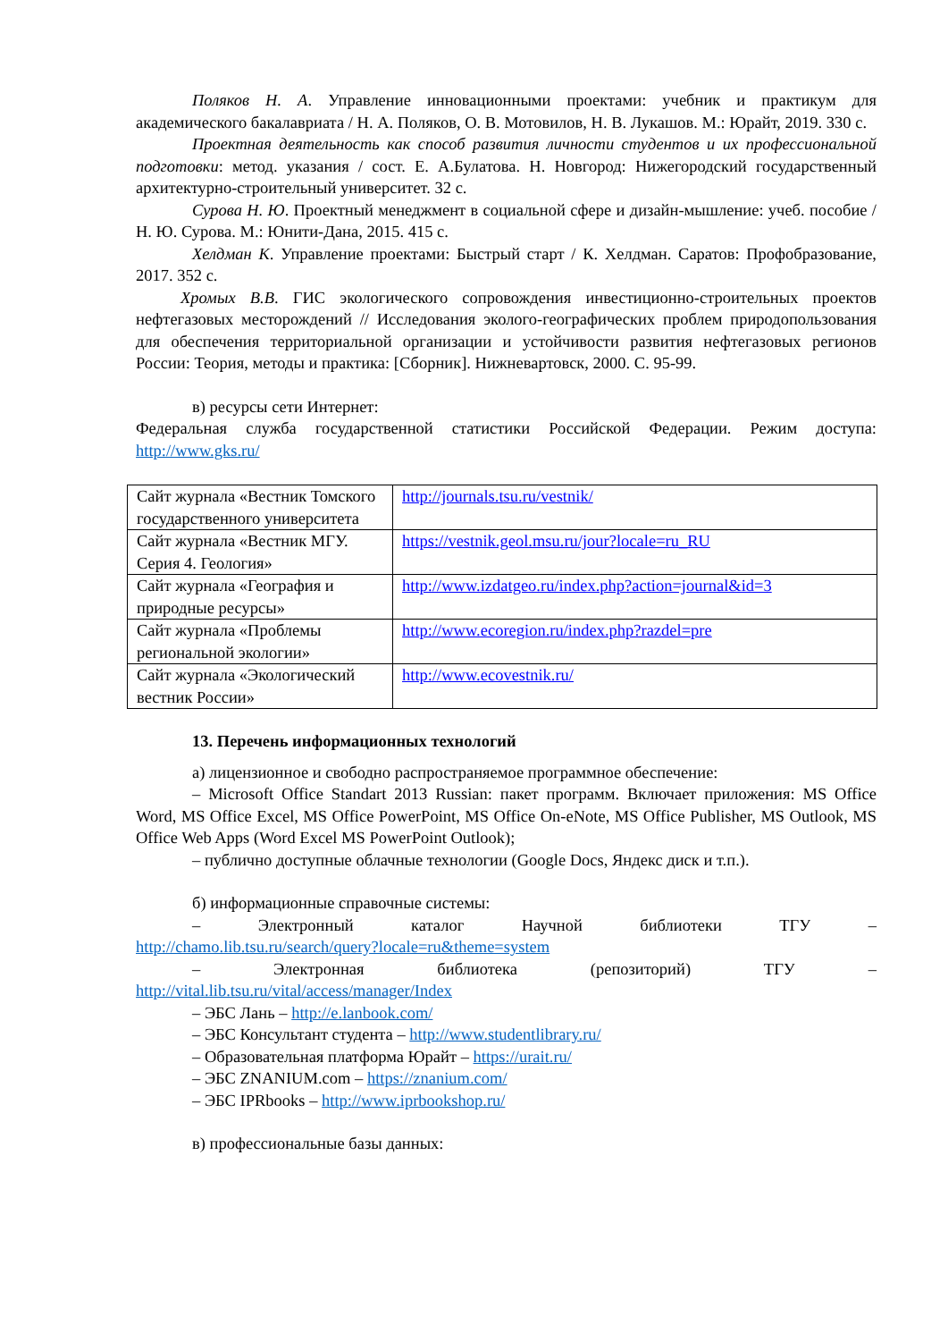Поляков Н. А. Управление инновационными проектами: учебник и практикум для академического бакалавриата / Н. А. Поляков, О. В. Мотовилов, Н. В. Лукашов. М.: Юрайт, 2019. 330 с.
Проектная деятельность как способ развития личности студентов и их профессиональной подготовки: метод. указания / сост. Е. А.Булатова. Н. Новгород: Нижегородский государственный архитектурно-строительный университет. 32 с.
Сурова Н. Ю. Проектный менеджмент в социальной сфере и дизайн-мышление: учеб. пособие / Н. Ю. Сурова. М.: Юнити-Дана, 2015. 415 с.
Хелдман К. Управление проектами: Быстрый старт / К. Хелдман. Саратов: Профобразование, 2017. 352 с.
Хромых В.В. ГИС экологического сопровождения инвестиционно-строительных проектов нефтегазовых месторождений // Исследования эколого-географических проблем природопользования для обеспечения территориальной организации и устойчивости развития нефтегазовых регионов России: Теория, методы и практика: [Сборник]. Нижневартовск, 2000. С. 95-99.
в) ресурсы сети Интернет:
Федеральная служба государственной статистики Российской Федерации. Режим доступа: http://www.gks.ru/
| Сайт журнала «Вестник Томского государственного университета | http://journals.tsu.ru/vestnik/ |
| Сайт журнала «Вестник МГУ. Серия 4. Геология» | https://vestnik.geol.msu.ru/jour?locale=ru_RU |
| Сайт журнала «География и природные ресурсы» | http://www.izdatgeo.ru/index.php?action=journal&id=3 |
| Сайт журнала «Проблемы региональной экологии» | http://www.ecoregion.ru/index.php?razdel=pre |
| Сайт журнала «Экологический вестник России» | http://www.ecovestnik.ru/ |
13. Перечень информационных технологий
а) лицензионное и свободно распространяемое программное обеспечение:
– Microsoft Office Standart 2013 Russian: пакет программ. Включает приложения: MS Office Word, MS Office Excel, MS Office PowerPoint, MS Office On-eNote, MS Office Publisher, MS Outlook, MS Office Web Apps (Word Excel MS PowerPoint Outlook);
– публично доступные облачные технологии (Google Docs, Яндекс диск и т.п.).
б) информационные справочные системы:
– Электронный каталог Научной библиотеки ТГУ –
http://chamo.lib.tsu.ru/search/query?locale=ru&theme=system
– Электронная библиотека (репозиторий) ТГУ –
http://vital.lib.tsu.ru/vital/access/manager/Index
– ЭБС Лань – http://e.lanbook.com/
– ЭБС Консультант студента – http://www.studentlibrary.ru/
– Образовательная платформа Юрайт – https://urait.ru/
– ЭБС ZNANIUM.com – https://znanium.com/
– ЭБС IPRbooks – http://www.iprbookshop.ru/
в) профессиональные базы данных: